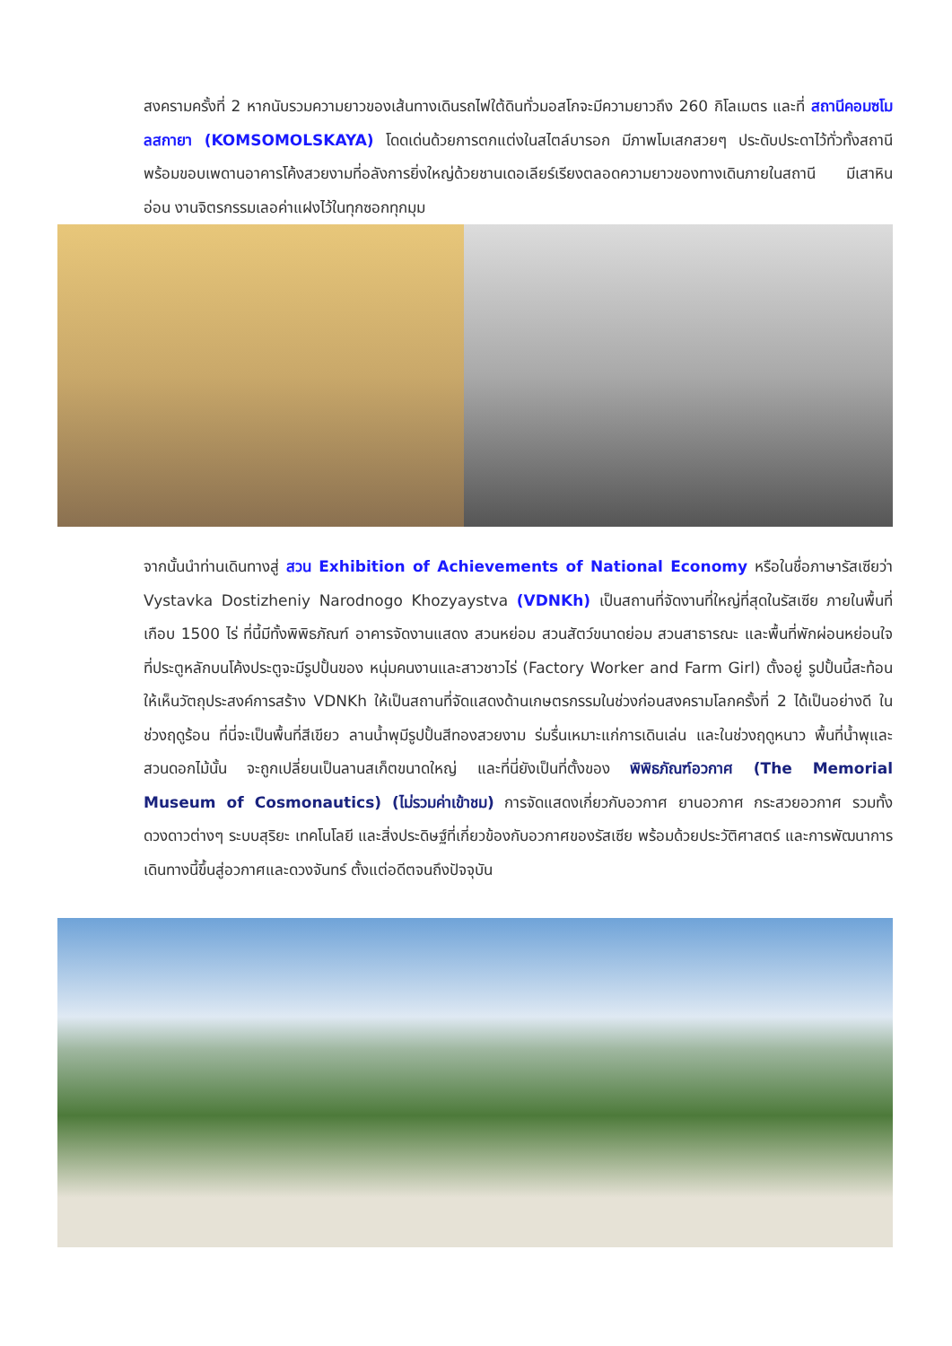สงครามครั้งที่ 2 หากนับรวมความยาวของเส้นทางเดินรถไฟใต้ดินทั่วมอสโกจะมีความยาวถึง 260 กิโลเมตร และที่ สถานีคอมซโมลสกายา (KOMSOMOLSKAYA) โดดเด่นด้วยการตกแต่งในสไตล์บารอก มีภาพโมเสกสวยๆ ประดับประดาไว้ทั่วทั้งสถานี พร้อมขอบเพดานอาคารโค้งสวยงามที่อลังการยิ่งใหญ่ด้วยชานเดอเลียร์เรียงตลอดความยาวของทางเดินภายในสถานี มีเสาหินอ่อน งานจิตรกรรมเลอค่าแฝงไว้ในทุกซอกทุกมุม
จากนั้นนำท่านเดินทางสู่ สวน Exhibition of Achievements of National Economy หรือในชื่อภาษารัสเซียว่า Vystavka Dostizheniy Narodnogo Khozyaystva (VDNKh) เป็นสถานที่จัดงานที่ใหญ่ที่สุดในรัสเซีย ภายในพื้นที่เกือบ 1500 ไร่ ที่นี้มีทั้งพิพิธภัณฑ์ อาคารจัดงานแสดง สวนหย่อม สวนสัตว์ขนาดย่อม สวนสาธารณะ และพื้นที่พักผ่อนหย่อนใจ ที่ประตูหลักบนโค้งประตูจะมีรูปปั้นของ หนุ่มคนงานและสาวชาวไร่ (Factory Worker and Farm Girl) ตั้งอยู่ รูปปั้นนี้สะท้อนให้เห็นวัตถุประสงค์การสร้าง VDNKh ให้เป็นสถานที่จัดแสดงด้านเกษตรกรรมในช่วงก่อนสงครามโลกครั้งที่ 2 ได้เป็นอย่างดี ในช่วงฤดูร้อน ที่นี่จะเป็นพื้นที่สีเขียว ลานน้ำพุมีรูปปั้นสีทองสวยงาม ร่มรื่นเหมาะแก่การเดินเล่น และในช่วงฤดูหนาว พื้นที่น้ำพุและสวนดอกไม้นั้น จะถูกเปลี่ยนเป็นลานสเก็ตขนาดใหญ่ และที่นี่ยังเป็นที่ตั้งของ พิพิธภัณฑ์อวกาศ (The Memorial Museum of Cosmonautics) (ไม่รวมค่าเข้าชม) การจัดแสดงเกี่ยวกับอวกาศ ยานอวกาศ กระสวยอวกาศ รวมทั้งดวงดาวต่างๆ ระบบสุริยะ เทคโนโลยี และสิ่งประดิษฐ์ที่เกี่ยวข้องกับอวกาศของรัสเซีย พร้อมด้วยประวัติศาสตร์ และการพัฒนาการเดินทางนี้ขึ้นสู่อวกาศและดวงจันทร์ ตั้งแต่อดีตจนถึงปัจจุบัน